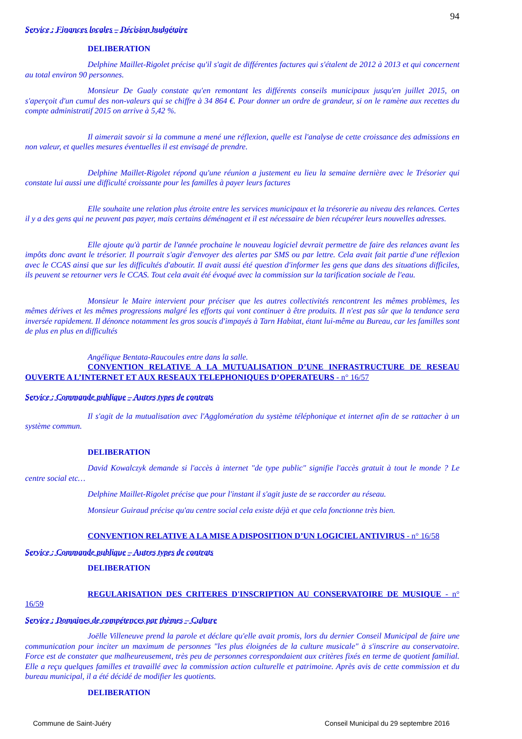94
Service : Finances locales – Décision budgétaire
DELIBERATION
Delphine Maillet-Rigolet précise qu'il s'agit de différentes factures qui s'étalent de 2012 à 2013 et qui concernent au total environ 90 personnes.
Monsieur De Gualy constate qu'en remontant les différents conseils municipaux jusqu'en juillet 2015, on s'aperçoit d'un cumul des non-valeurs qui se chiffre à 34 864 €. Pour donner un ordre de grandeur, si on le ramène aux recettes du compte administratif 2015 on arrive à 5,42 %.
Il aimerait savoir si la commune a mené une réflexion, quelle est l'analyse de cette croissance des admissions en non valeur, et quelles mesures éventuelles il est envisagé de prendre.
Delphine Maillet-Rigolet répond qu'une réunion a justement eu lieu la semaine dernière avec le Trésorier qui constate lui aussi une difficulté croissante pour les familles à payer leurs factures
Elle souhaite une relation plus étroite entre les services municipaux et la trésorerie au niveau des relances. Certes il y a des gens qui ne peuvent pas payer, mais certains déménagent et il est nécessaire de bien récupérer leurs nouvelles adresses.
Elle ajoute qu'à partir de l'année prochaine le nouveau logiciel devrait permettre de faire des relances avant les impôts donc avant le trésorier. Il pourrait s'agir d'envoyer des alertes par SMS ou par lettre. Cela avait fait partie d'une réflexion avec le CCAS ainsi que sur les difficultés d'aboutir. Il avait aussi été question d'informer les gens que dans des situations difficiles, ils peuvent se retourner vers le CCAS. Tout cela avait été évoqué avec la commission sur la tarification sociale de l'eau.
Monsieur le Maire intervient pour préciser que les autres collectivités rencontrent les mêmes problèmes, les mêmes dérives et les mêmes progressions malgré les efforts qui vont continuer à être produits. Il n'est pas sûr que la tendance sera inversée rapidement. Il dénonce notamment les gros soucis d'impayés à Tarn Habitat, étant lui-même au Bureau, car les familles sont de plus en plus en difficultés
Angélique Bentata-Raucoules entre dans la salle.
CONVENTION RELATIVE A LA MUTUALISATION D’UNE INFRASTRUCTURE DE RESEAU OUVERTE A L’INTERNET ET AUX RESEAUX TELEPHONIQUES D’OPERATEURS - n° 16/57
Service : Commande publique – Autres types de contrats
Il s'agit de la mutualisation avec l'Agglomération du système téléphonique et internet afin de se rattacher à un système commun.
DELIBERATION
David Kowalczyk demande si l'accès à internet "de type public" signifie l'accès gratuit à tout le monde ? Le centre social etc…
Delphine Maillet-Rigolet précise que pour l'instant il s'agit juste de se raccorder au réseau.
Monsieur Guiraud précise qu'au centre social cela existe déjà et que cela fonctionne très bien.
CONVENTION RELATIVE A LA MISE A DISPOSITION D’UN LOGICIEL ANTIVIRUS - n° 16/58
Service : Commande publique – Autres types de contrats
DELIBERATION
REGULARISATION DES CRITERES D'INSCRIPTION AU CONSERVATOIRE DE MUSIQUE - n° 16/59
Service : Domaines de compétences par thèmes – Culture
Joëlle Villeneuve prend la parole et déclare qu'elle avait promis, lors du dernier Conseil Municipal de faire une communication pour inciter un maximum de personnes "les plus éloignées de la culture musicale" à s'inscrire au conservatoire. Force est de constater que malheureusement, très peu de personnes correspondaient aux critères fixés en terme de quotient familial. Elle a reçu quelques familles et travaillé avec la commission action culturelle et patrimoine. Après avis de cette commission et du bureau municipal, il a été décidé de modifier les quotients.
DELIBERATION
Commune de Saint-Juéry Conseil Municipal du 29 septembre 2016